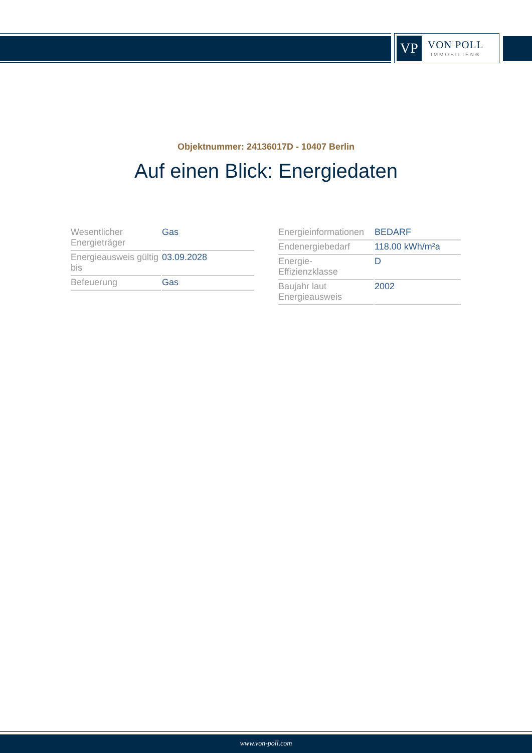VP
VON POLL
IMMOBILIEN®
Objektnummer: 24136017D - 10407 Berlin
Auf einen Blick: Energiedaten
| Wesentlicher Energieträger | Gas |
| Energieausweis gültig bis | 03.09.2028 |
| Befeuerung | Gas |
| Energieinformationen | BEDARF |
| Endenergiebedarf | 118.00 kWh/m²a |
| Energie- Effizienzklasse | D |
| Baujahr laut Energieausweis | 2002 |
www.von-poll.com